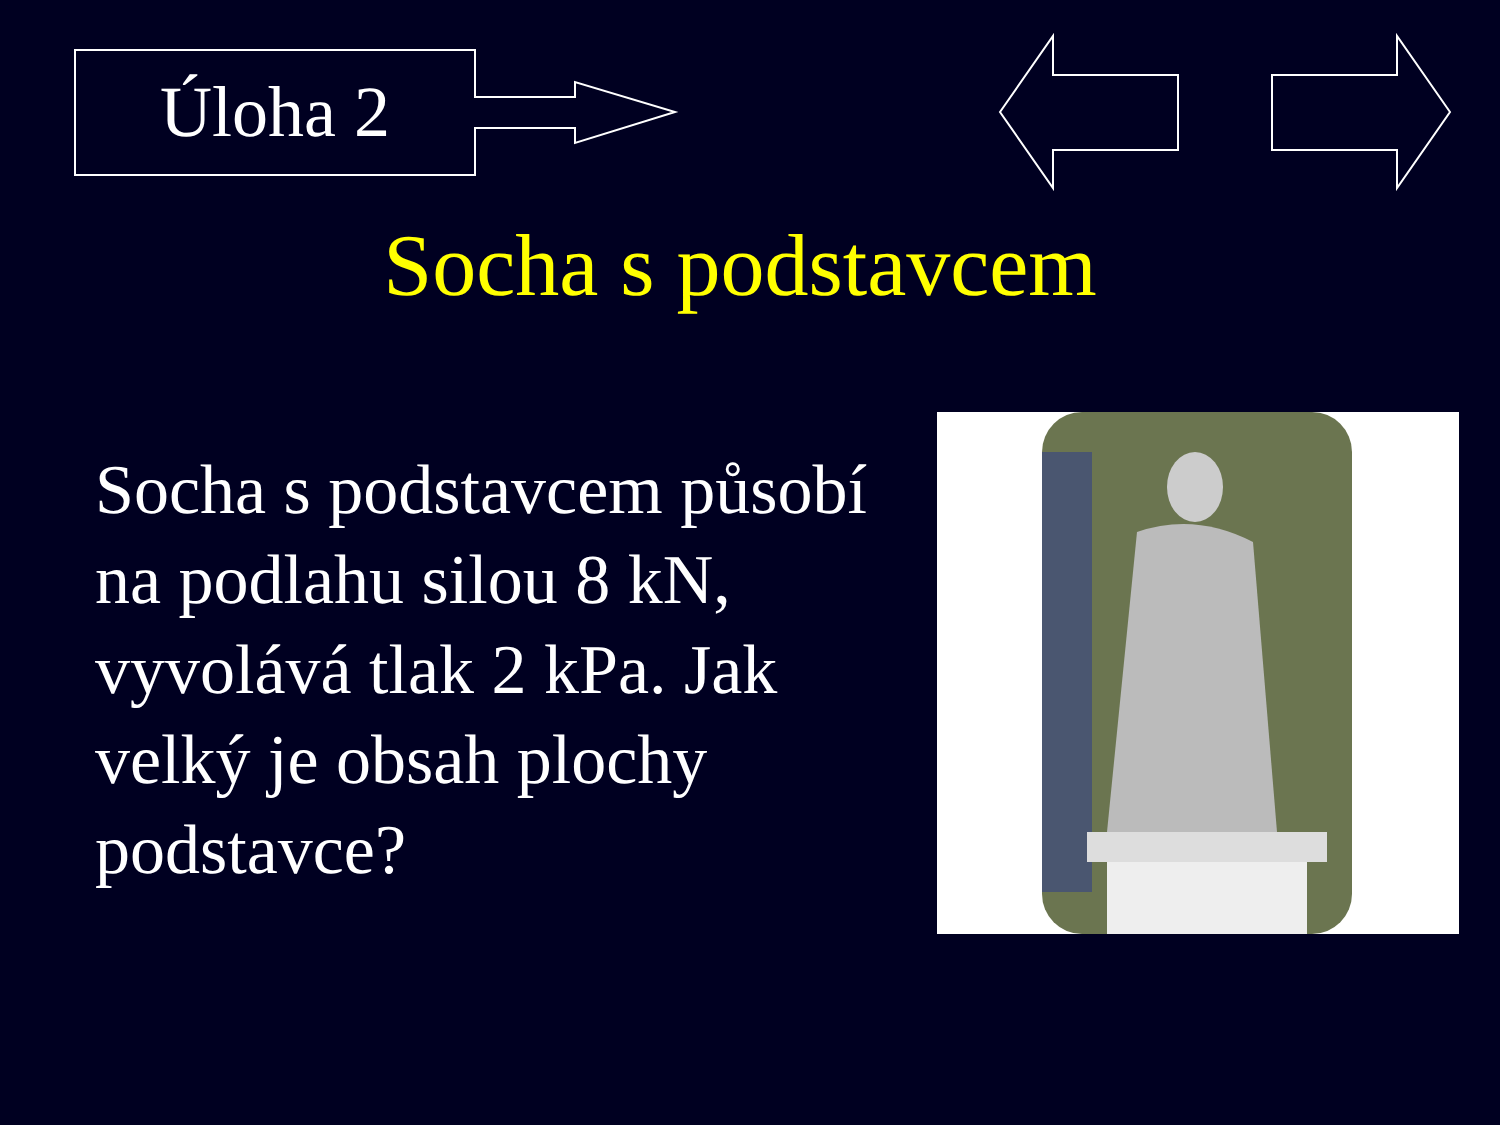Úloha 2
Socha s podstavcem
Socha s podstavcem působí na podlahu silou 8 kN, vyvolává tlak 2 kPa. Jak velký je obsah plochy podstavce?